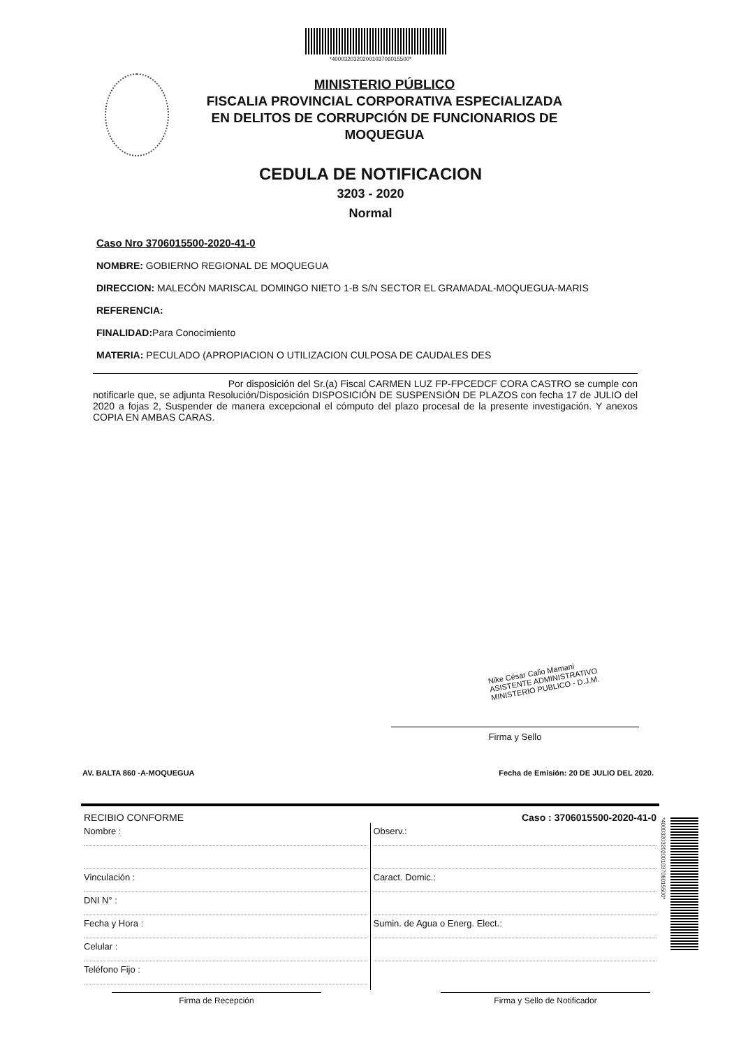*4000320320200103706015500*
MINISTERIO PÚBLICO
FISCALIA PROVINCIAL CORPORATIVA ESPECIALIZADA
EN DELITOS DE CORRUPCIÓN DE FUNCIONARIOS DE
MOQUEGUA
CEDULA DE NOTIFICACION
3203 - 2020
Normal
Caso Nro 3706015500-2020-41-0
NOMBRE: GOBIERNO REGIONAL DE MOQUEGUA
DIRECCION: MALECÓN MARISCAL DOMINGO NIETO 1-B S/N SECTOR EL GRAMADAL-MOQUEGUA-MARIS
REFERENCIA:
FINALIDAD: Para Conocimiento
MATERIA: PECULADO (APROPIACION O UTILIZACION CULPOSA DE CAUDALES DES
Por disposición del Sr.(a) Fiscal CARMEN LUZ FP-FPCEDCF CORA CASTRO se cumple con notificarle que, se adjunta Resolución/Disposición DISPOSICIÓN DE SUSPENSIÓN DE PLAZOS con fecha 17 de JULIO del 2020 a fojas 2, Suspender de manera excepcional el cómputo del plazo procesal de la presente investigación. Y anexos COPIA EN AMBAS CARAS.
Nike César Calio Mamani
ASISTENTE ADMINISTRATIVO
MINISTERIO PUBLICO - D.J.M.
Firma y Sello
AV. BALTA 860 -A-MOQUEGUA Fecha de Emisión: 20 DE JULIO DEL 2020.
RECIBIO CONFORME Caso : 3706015500-2020-41-0
Nombre :
Vinculación :
DNI N° :
Fecha y Hora :
Celular :
Teléfono Fijo :
Observ.:
Caract. Domic.:
Sumin. de Agua o Energ. Elect.:
*4000320320200103706015500*
Firma de Recepción Firma y Sello de Notificador